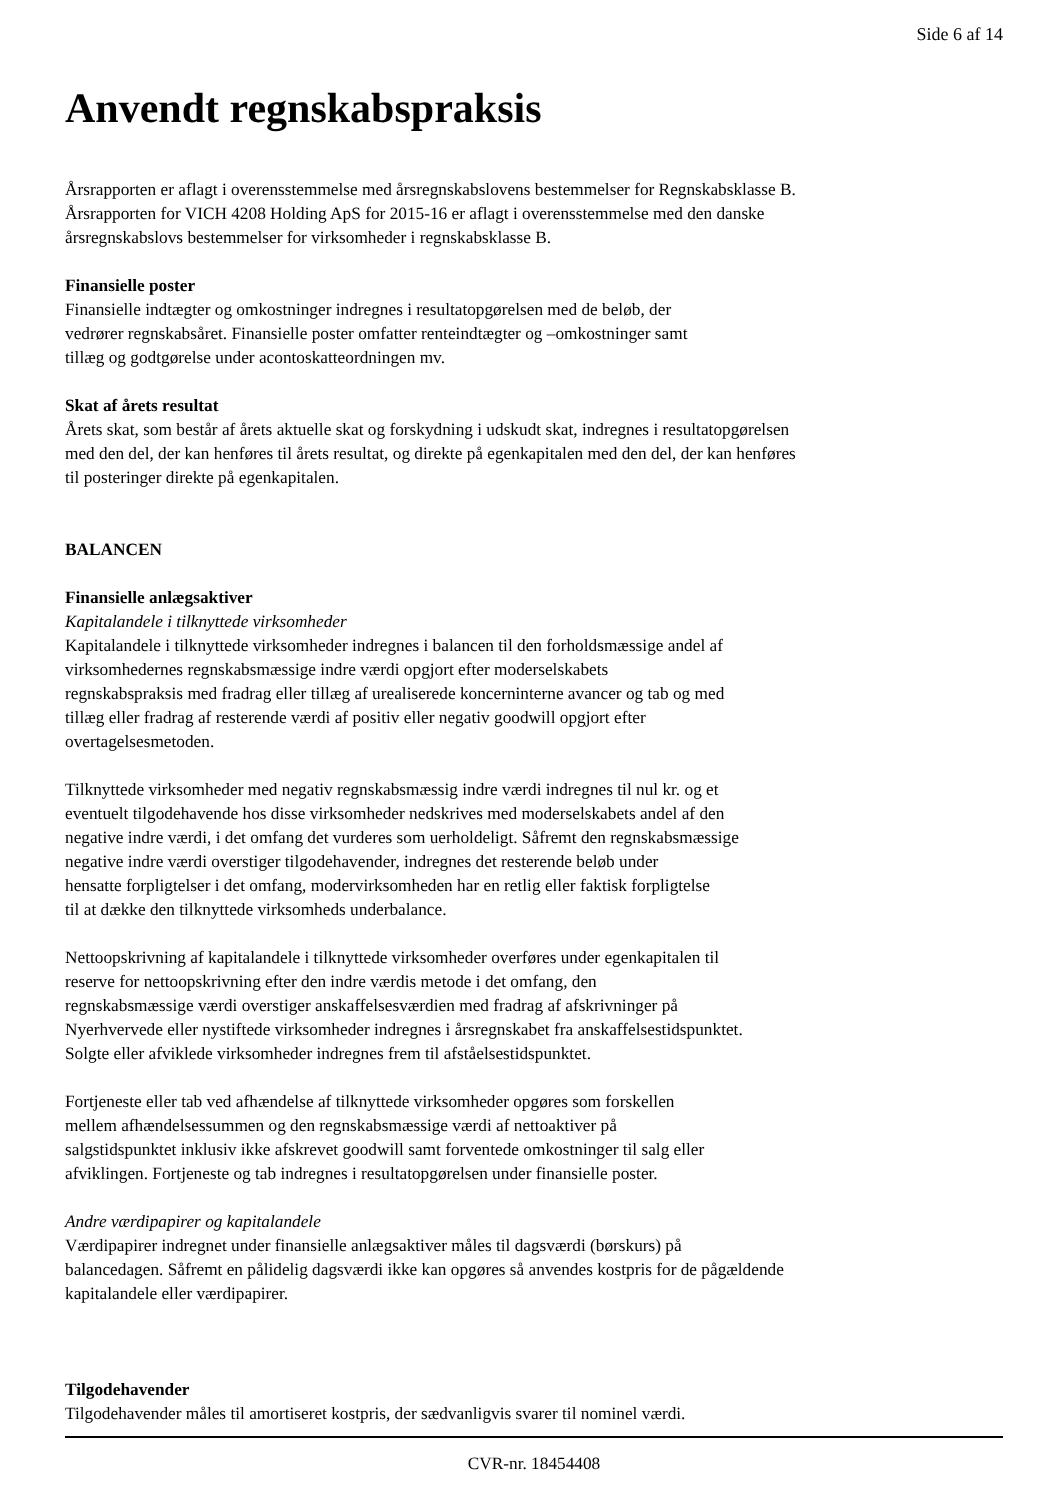Side 6 af 14
Anvendt regnskabspraksis
Årsrapporten er aflagt i overensstemmelse med årsregnskabslovens bestemmelser for Regnskabsklasse B.
Årsrapporten for VICH 4208 Holding ApS for 2015-16 er aflagt i overensstemmelse med den danske
årsregnskabslovs bestemmelser for virksomheder i regnskabsklasse B.
Finansielle poster
Finansielle indtægter og omkostninger indregnes i resultatopgørelsen med de beløb, der
vedrører regnskabsåret. Finansielle poster omfatter renteindtægter og –omkostninger samt
tillæg og godtgørelse under acontoskatteordningen mv.
Skat af årets resultat
Årets skat, som består af årets aktuelle skat og forskydning i udskudt skat, indregnes i resultatopgørelsen
med den del, der kan henføres til årets resultat, og direkte på egenkapitalen med den del, der kan henføres
til posteringer direkte på egenkapitalen.
BALANCEN
Finansielle anlægsaktiver
Kapitalandele i tilknyttede virksomheder
Kapitalandele i tilknyttede virksomheder indregnes i balancen til den forholdsmæssige andel af
virksomhedernes regnskabsmæssige indre værdi opgjort efter moderselskabets
regnskabspraksis med fradrag eller tillæg af urealiserede koncerninterne avancer og tab og med
tillæg eller fradrag af resterende værdi af positiv eller negativ goodwill opgjort efter
overtagelsesmetoden.
Tilknyttede virksomheder med negativ regnskabsmæssig indre værdi indregnes til nul kr. og et
eventuelt tilgodehavende hos disse virksomheder nedskrives med moderselskabets andel af den
negative indre værdi, i det omfang det vurderes som uerholdeligt. Såfremt den regnskabsmæssige
negative indre værdi overstiger tilgodehavender, indregnes det resterende beløb under
hensatte forpligtelser i det omfang, modervirksomheden har en retlig eller faktisk forpligtelse
til at dække den tilknyttede virksomheds underbalance.
Nettoopskrivning af kapitalandele i tilknyttede virksomheder overføres under egenkapitalen til
reserve for nettoopskrivning efter den indre værdis metode i det omfang, den
regnskabsmæssige værdi overstiger anskaffelsesværdien med fradrag af afskrivninger på
Nyerhvervede eller nystiftede virksomheder indregnes i årsregnskabet fra anskaffelsestidspunktet.
Solgte eller afviklede virksomheder indregnes frem til afståelsestidspunktet.
Fortjeneste eller tab ved afhændelse af tilknyttede virksomheder opgøres som forskellen
mellem afhændelsessummen og den regnskabsmæssige værdi af nettoaktiver på
salgstidspunktet inklusiv ikke afskrevet goodwill samt forventede omkostninger til salg eller
afviklingen. Fortjeneste og tab indregnes i resultatopgørelsen under finansielle poster.
Andre værdipapirer og kapitalandele
Værdipapirer indregnet under finansielle anlægsaktiver måles til dagsværdi (børskurs) på
balancedagen. Såfremt en pålidelig dagsværdi ikke kan opgøres så anvendes kostpris for de pågældende
kapitalandele eller værdipapirer.
Tilgodehavender
Tilgodehavender måles til amortiseret kostpris, der sædvanligvis svarer til nominel værdi.
CVR-nr. 18454408